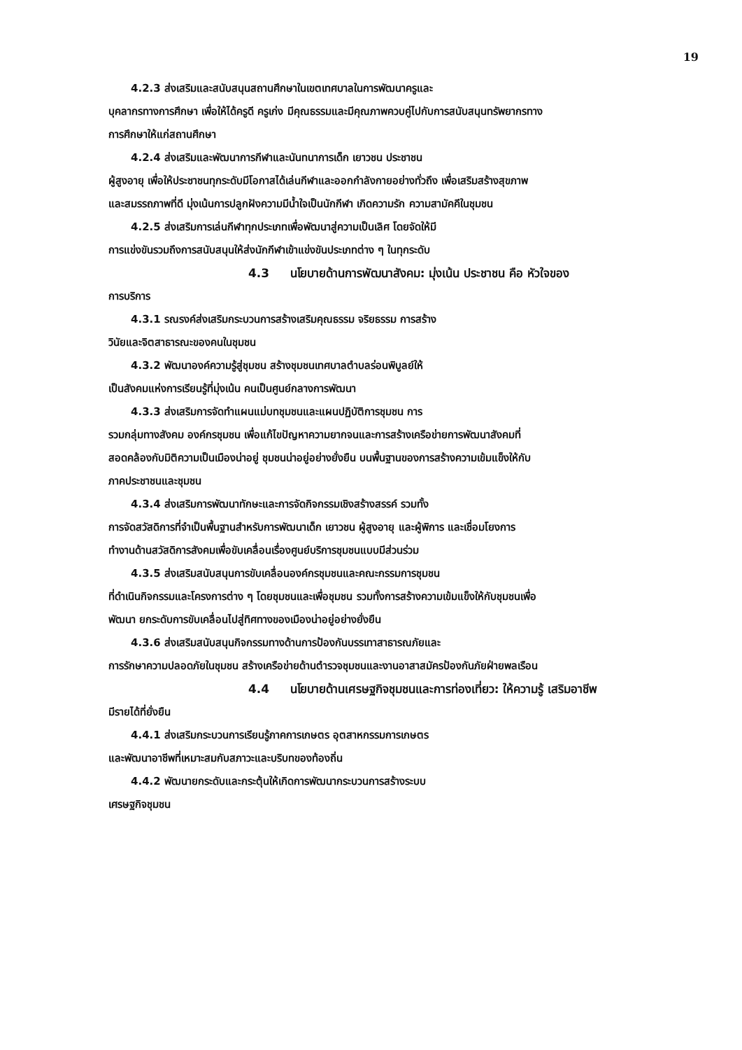19
4.2.3 ส่งเสริมและสนับสนุนสถานศึกษาในเขตเทศบาลในการพัฒนาครูและ
บุคลากรทางการศึกษา เพื่อให้ได้ครูดี ครูเก่ง มีคุณธรรมและมีคุณภาพควบคู่ไปกับการสนับสนุนทรัพยากรทาง
การศึกษาให้แก่สถานศึกษา
4.2.4 ส่งเสริมและพัฒนาการกีฬาและนันทนาการเด็ก เยาวชน ประชาชน
ผู้สูงอายุ เพื่อให้ประชาชนทุกระดับมีโอกาสได้เล่นกีฬาและออกกำลังกายอย่างทั่วถึง เพื่อเสริมสร้างสุขภาพ
และสมรรถภาพที่ดี มุ่งเน้นการปลูกฝังความมีน้ำใจเป็นนักกีฬา เกิดความรัก ความสามัคคีในชุมชน
4.2.5 ส่งเสริมการเล่นกีฬาทุกประเภทเพื่อพัฒนาสู่ความเป็นเลิศ โดยจัดให้มี
การแข่งขันรวมถึงการสนับสนุนให้ส่งนักกีฬาเข้าแข่งขันประเภทต่าง ๆ ในทุกระดับ
4.3 นโยบายด้านการพัฒนาสังคม: มุ่งเน้น ประชาชน คือ หัวใจของ
การบริการ
4.3.1 รณรงค์ส่งเสริมกระบวนการสร้างเสริมคุณธรรม จริยธรรม การสร้าง
วินัยและจิตสาธารณะของคนในชุมชน
4.3.2 พัฒนาองค์ความรู้สู่ชุมชน สร้างชุมชนเทศบาลตำบลร่อนพิบูลย์ให้
เป็นสังคมแห่งการเรียนรู้ที่มุ่งเน้น คนเป็นศูนย์กลางการพัฒนา
4.3.3 ส่งเสริมการจัดทำแผนแม่บทชุมชนและแผนปฏิบัติการชุมชน การ
รวมกลุ่มทางสังคม องค์กรชุมชน เพื่อแก้ไขปัญหาความยากจนและการสร้างเครือข่ายการพัฒนาสังคมที่
สอดคล้องกับมิติความเป็นเมืองน่าอยู่ ชุมชนน่าอยู่อย่างยั่งยืน บนพื้นฐานของการสร้างความเข้มแข็งให้กับ
ภาคประชาชนและชุมชน
4.3.4 ส่งเสริมการพัฒนาทักษะและการจัดกิจกรรมเชิงสร้างสรรค์ รวมทั้ง
การจัดสวัสดิการที่จำเป็นพื้นฐานสำหรับการพัฒนาเด็ก เยาวชน ผู้สูงอายุ และผู้พิการ และเชื่อมโยงการ
ทำงานด้านสวัสดิการสังคมเพื่อขับเคลื่อนเรื่องศูนย์บริการชุมชนแบบมีส่วนร่วม
4.3.5 ส่งเสริมสนับสนุนการขับเคลื่อนองค์กรชุมชนและคณะกรรมการชุมชน
ที่ดำเนินกิจกรรมและโครงการต่าง ๆ โดยชุมชนและเพื่อชุมชน รวมทั้งการสร้างความเข้มแข็งให้กับชุมชนเพื่อ
พัฒนา ยกระดับการขับเคลื่อนไปสู่ทิศทางของเมืองน่าอยู่อย่างยั่งยืน
4.3.6 ส่งเสริมสนับสนุนกิจกรรมทางด้านการป้องกันบรรเทาสาธารณภัยและ
การรักษาความปลอดภัยในชุมชน สร้างเครือข่ายด้านตำรวจชุมชนและงานอาสาสมัครป้องกันภัยฝ่ายพลเรือน
4.4 นโยบายด้านเศรษฐกิจชุมชนและการท่องเที่ยว: ให้ความรู้ เสริมอาชีพ
มีรายได้ที่ยั่งยืน
4.4.1 ส่งเสริมกระบวนการเรียนรู้ภาคการเกษตร อุตสาหกรรมการเกษตร
และพัฒนาอาชีพที่เหมาะสมกับสภาวะและบริบทของท้องถิ่น
4.4.2 พัฒนายกระดับและกระตุ้นให้เกิดการพัฒนากระบวนการสร้างระบบ
เศรษฐกิจชุมชน